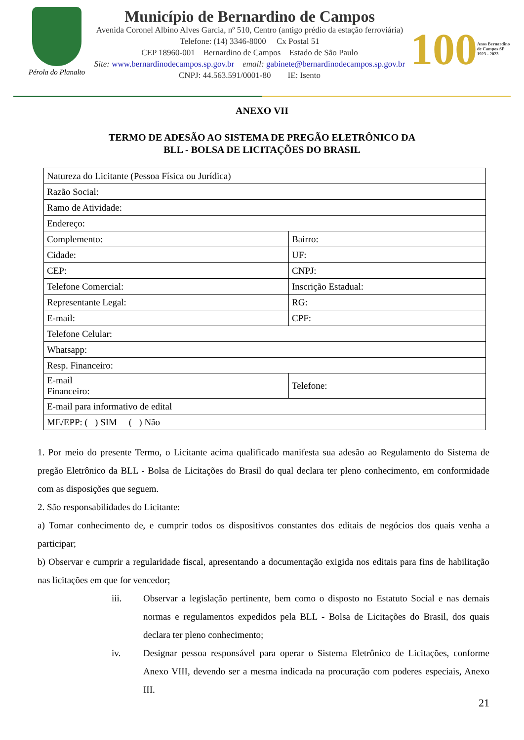Pérola do Planalto
Município de Bernardino de Campos
Avenida Coronel Albino Alves Garcia, nº 510, Centro (antigo prédio da estação ferroviária)
Telefone: (14) 3346-8000 Cx Postal 51
CEP 18960-001 Bernardino de Campos Estado de São Paulo
Site: www.bernardinodecampos.sp.gov.br email: gabinete@bernardinodecampos.sp.gov.br
CNPJ: 44.563.591/0001-80 IE: Isento
100
Anos Bernardino de Campos SP 1923 - 2023
ANEXO VII
TERMO DE ADESÃO AO SISTEMA DE PREGÃO ELETRÔNICO DA
BLL - BOLSA DE LICITAÇÕES DO BRASIL
| Natureza do Licitante (Pessoa Física ou Jurídica) | |
| Razão Social: | |
| Ramo de Atividade: | |
| Endereço: | |
| Complemento: | Bairro: |
| Cidade: | UF: |
| CEP: | CNPJ: |
| Telefone Comercial: | Inscrição Estadual: |
| Representante Legal: | RG: |
| E-mail: | CPF: |
| Telefone Celular: | |
| Whatsapp: | |
| Resp. Financeiro: | |
| E-mail Financeiro: | Telefone: |
| E-mail para informativo de edital | |
| ME/EPP: ( ) SIM ( ) Não | |
1. Por meio do presente Termo, o Licitante acima qualificado manifesta sua adesão ao Regulamento do Sistema de pregão Eletrônico da BLL - Bolsa de Licitações do Brasil do qual declara ter pleno conhecimento, em conformidade com as disposições que seguem.
2. São responsabilidades do Licitante:
a) Tomar conhecimento de, e cumprir todos os dispositivos constantes dos editais de negócios dos quais venha a participar;
b) Observar e cumprir a regularidade fiscal, apresentando a documentação exigida nos editais para fins de habilitação nas licitações em que for vencedor;
iii. Observar a legislação pertinente, bem como o disposto no Estatuto Social e nas demais normas e regulamentos expedidos pela BLL - Bolsa de Licitações do Brasil, dos quais declara ter pleno conhecimento;
iv. Designar pessoa responsável para operar o Sistema Eletrônico de Licitações, conforme Anexo VIII, devendo ser a mesma indicada na procuração com poderes especiais, Anexo III.
21